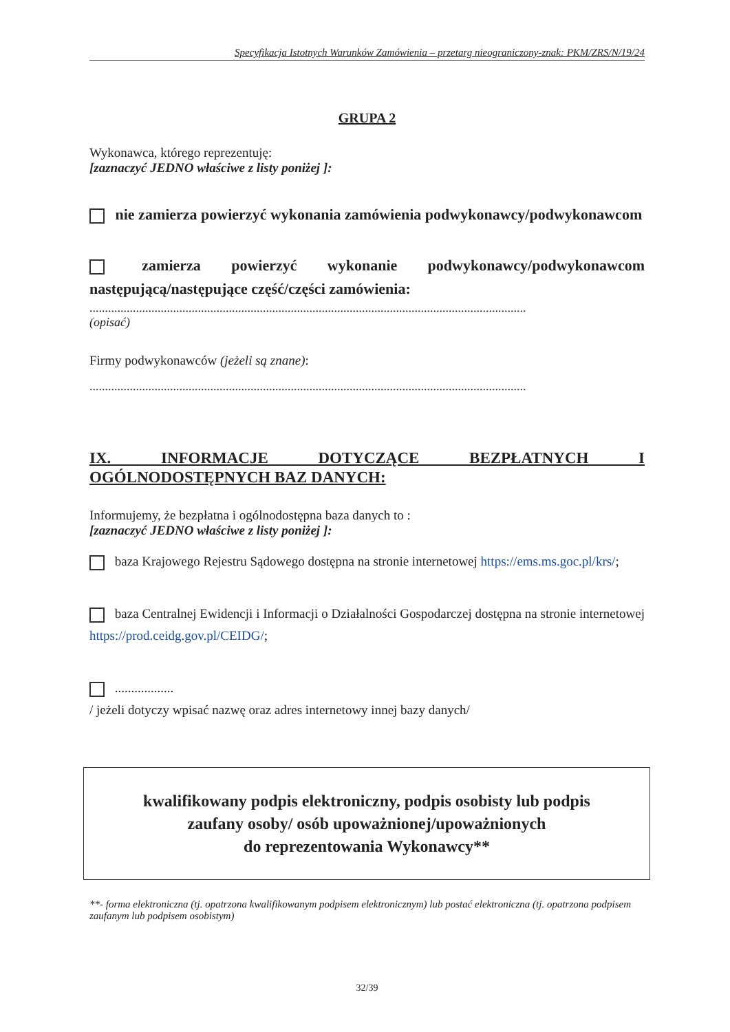Specyfikacja Istotnych Warunków Zamówienia – przetarg nieograniczony-znak: PKM/ZRS/N/19/24
GRUPA 2
Wykonawca, którego reprezentuję:
[zaznaczyć JEDNO właściwe z listy poniżej ]:
nie zamierza powierzyć wykonania zamówienia podwykonawcy/podwykonawcom
zamierza powierzyć wykonanie podwykonawcy/podwykonawcom następującą/następujące część/części zamówienia:
.............................................................................................................................................
(opisać)
Firmy podwykonawców (jeżeli są znane):
.............................................................................................................................................
IX. INFORMACJE DOTYCZĄCE BEZPŁATNYCH I OGÓLNODOSTĘPNYCH BAZ DANYCH:
Informujemy, że bezpłatna i ogólnodostępna baza danych to :
[zaznaczyć JEDNO właściwe z listy poniżej ]:
baza Krajowego Rejestru Sądowego dostępna na stronie internetowej https://ems.ms.goc.pl/krs/;
baza Centralnej Ewidencji i Informacji o Działalności Gospodarczej dostępna na stronie internetowej https://prod.ceidg.gov.pl/CEIDG/;
..................
/ jeżeli dotyczy wpisać nazwę oraz adres internetowy innej bazy danych/
kwalifikowany podpis elektroniczny, podpis osobisty lub podpis
zaufany osoby/ osób upoważnionej/upoważnionych
do reprezentowania Wykonawcy**
**- forma elektroniczna (tj. opatrzona kwalifikowanym podpisem elektronicznym) lub postać elektroniczna (tj. opatrzona podpisem zaufanym lub podpisem osobistym)
32/39